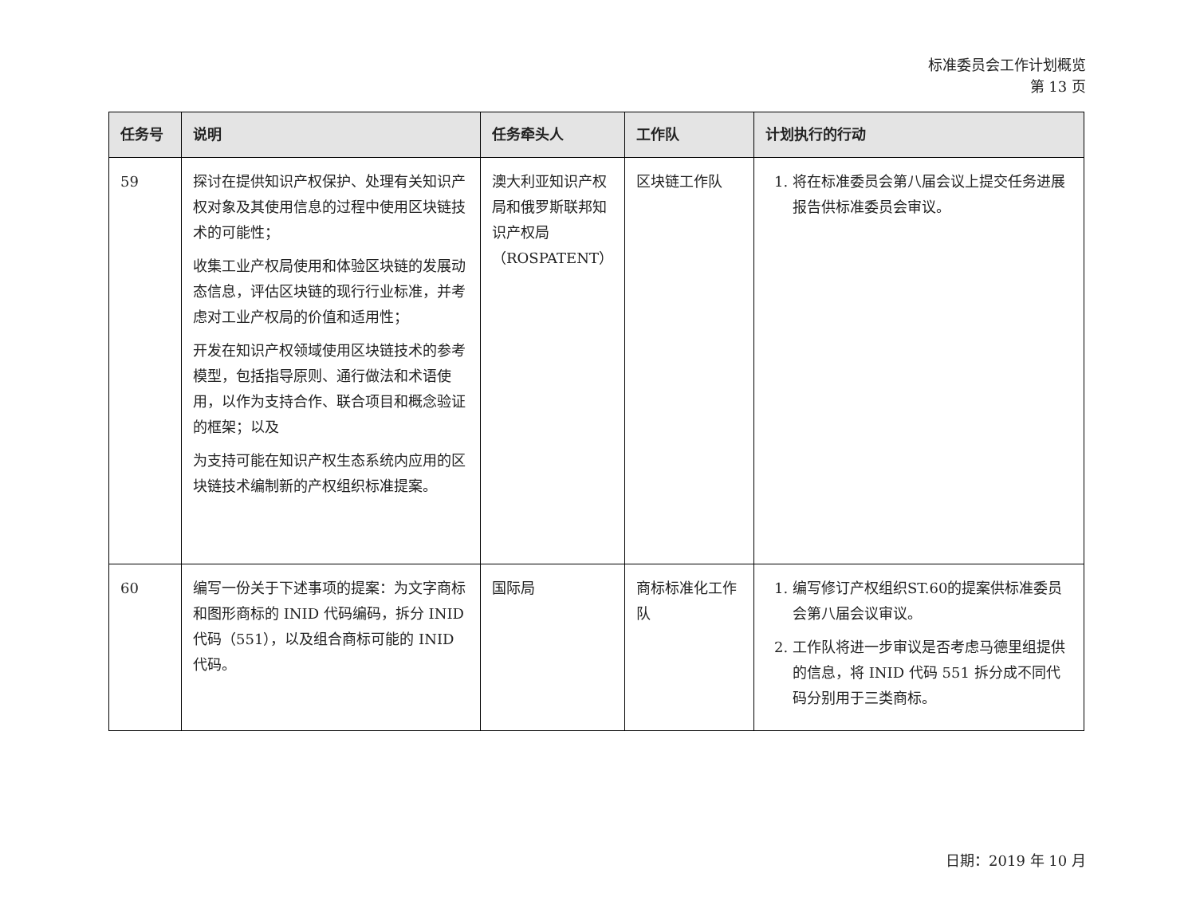标准委员会工作计划概览
第 13 页
| 任务号 | 说明 | 任务牵头人 | 工作队 | 计划执行的行动 |
| --- | --- | --- | --- | --- |
| 59 | 探讨在提供知识产权保护、处理有关知识产权对象及其使用信息的过程中使用区块链技术的可能性； 收集工业产权局使用和体验区块链的发展动态信息，评估区块链的现行行业标准，并考虑对工业产权局的价值和适用性； 开发在知识产权领域使用区块链技术的参考模型，包括指导原则、通行做法和术语使用，以作为支持合作、联合项目和概念验证的框架；以及 为支持可能在知识产权生态系统内应用的区块链技术编制新的产权组织标准提案。 | 澳大利亚知识产权局和俄罗斯联邦知识产权局（ROSPATENT） | 区块链工作队 | 1. 将在标准委员会第八届会议上提交任务进展报告供标准委员会审议。 |
| 60 | 编写一份关于下述事项的提案：为文字商标和图形商标的 INID 代码编码，拆分 INID 代码（551），以及组合商标可能的 INID 代码。 | 国际局 | 商标标准化工作队 | 1. 编写修订产权组织ST.60的提案供标准委员会第八届会议审议。 2. 工作队将进一步审议是否考虑马德里组提供的信息，将 INID 代码 551 拆分成不同代码分别用于三类商标。 |
日期：2019 年 10 月